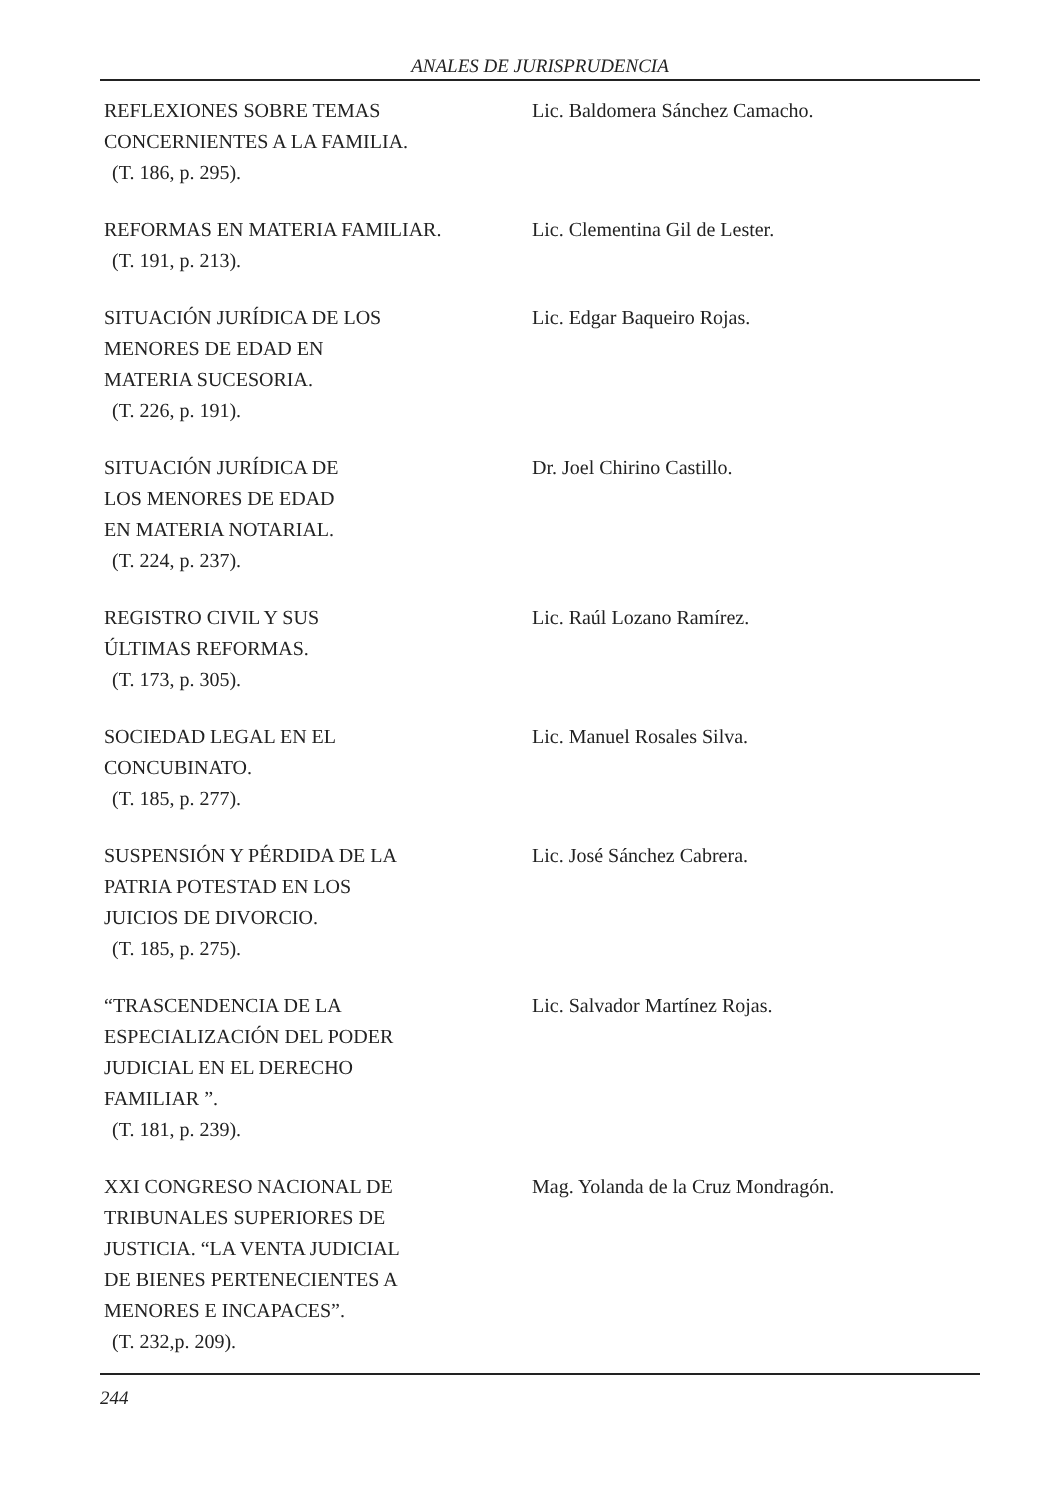ANALES DE JURISPRUDENCIA
REFLEXIONES SOBRE TEMAS
CONCERNIENTES A LA FAMILIA.
(T. 186, p. 295).
Lic. Baldomera Sánchez Camacho.
REFORMAS EN MATERIA FAMILIAR.
(T. 191, p. 213).
Lic. Clementina Gil de Lester.
SITUACIÓN JURÍDICA DE LOS
MENORES DE EDAD EN
MATERIA SUCESORIA.
(T. 226, p. 191).
Lic. Edgar Baqueiro Rojas.
SITUACIÓN JURÍDICA DE
LOS MENORES DE EDAD
EN MATERIA NOTARIAL.
(T. 224, p. 237).
Dr. Joel Chirino Castillo.
REGISTRO CIVIL Y SUS
ÚLTIMAS REFORMAS.
(T. 173, p. 305).
Lic. Raúl Lozano Ramírez.
SOCIEDAD LEGAL EN EL
CONCUBINATO.
(T. 185, p. 277).
Lic. Manuel Rosales Silva.
SUSPENSIÓN Y PÉRDIDA DE LA
PATRIA POTESTAD EN LOS
JUICIOS DE DIVORCIO.
(T. 185, p. 275).
Lic. José Sánchez Cabrera.
“TRASCENDENCIA DE LA
ESPECIALIZACIÓN DEL PODER
JUDICIAL EN EL DERECHO
FAMILIAR ”.
(T. 181, p. 239).
Lic. Salvador Martínez Rojas.
XXI CONGRESO NACIONAL DE
TRIBUNALES SUPERIORES DE
JUSTICIA. “LA VENTA JUDICIAL
DE BIENES PERTENECIENTES A
MENORES E INCAPACES”.
(T. 232,p. 209).
Mag. Yolanda de la Cruz Mondragón.
244